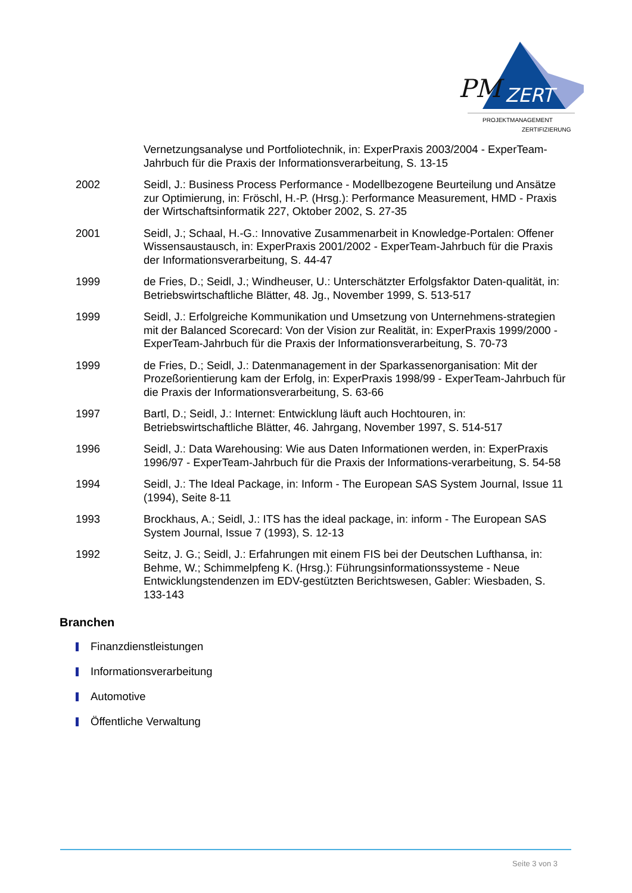PM
ZERT
PROJEKTMANAGEMENT
ZERTIFIZIERUNG
Vernetzungsanalyse und Portfoliotechnik, in: ExperPraxis 2003/2004 - ExperTeam-Jahrbuch für die Praxis der Informationsverarbeitung, S. 13-15
2002 Seidl, J.: Business Process Performance - Modellbezogene Beurteilung und Ansätze zur Optimierung, in: Fröschl, H.-P. (Hrsg.): Performance Measurement, HMD - Praxis der Wirtschaftsinformatik 227, Oktober 2002, S. 27-35
2001 Seidl, J.; Schaal, H.-G.: Innovative Zusammenarbeit in Knowledge-Portalen: Offener Wissensaustausch, in: ExperPraxis 2001/2002 - ExperTeam-Jahrbuch für die Praxis der Informationsverarbeitung, S. 44-47
1999 de Fries, D.; Seidl, J.; Windheuser, U.: Unterschätzter Erfolgsfaktor Daten-qualität, in: Betriebswirtschaftliche Blätter, 48. Jg., November 1999, S. 513-517
1999 Seidl, J.: Erfolgreiche Kommunikation und Umsetzung von Unternehmens-strategien mit der Balanced Scorecard: Von der Vision zur Realität, in: ExperPraxis 1999/2000 - ExperTeam-Jahrbuch für die Praxis der Informationsverarbeitung, S. 70-73
1999 de Fries, D.; Seidl, J.: Datenmanagement in der Sparkassenorganisation: Mit der Prozeßorientierung kam der Erfolg, in: ExperPraxis 1998/99 - ExperTeam-Jahrbuch für die Praxis der Informationsverarbeitung, S. 63-66
1997 Bartl, D.; Seidl, J.: Internet: Entwicklung läuft auch Hochtouren, in: Betriebswirtschaftliche Blätter, 46. Jahrgang, November 1997, S. 514-517
1996 Seidl, J.: Data Warehousing: Wie aus Daten Informationen werden, in: ExperPraxis 1996/97 - ExperTeam-Jahrbuch für die Praxis der Informations-verarbeitung, S. 54-58
1994 Seidl, J.: The Ideal Package, in: Inform - The European SAS System Journal, Issue 11 (1994), Seite 8-11
1993 Brockhaus, A.; Seidl, J.: ITS has the ideal package, in: inform - The European SAS System Journal, Issue 7 (1993), S. 12-13
1992 Seitz, J. G.; Seidl, J.: Erfahrungen mit einem FIS bei der Deutschen Lufthansa, in: Behme, W.; Schimmelpfeng K. (Hrsg.): Führungsinformationssysteme - Neue Entwicklungstendenzen im EDV-gestützten Berichtswesen, Gabler: Wiesbaden, S. 133-143
Branchen
Finanzdienstleistungen
Informationsverarbeitung
Automotive
Öffentliche Verwaltung
Seite 3 von 3